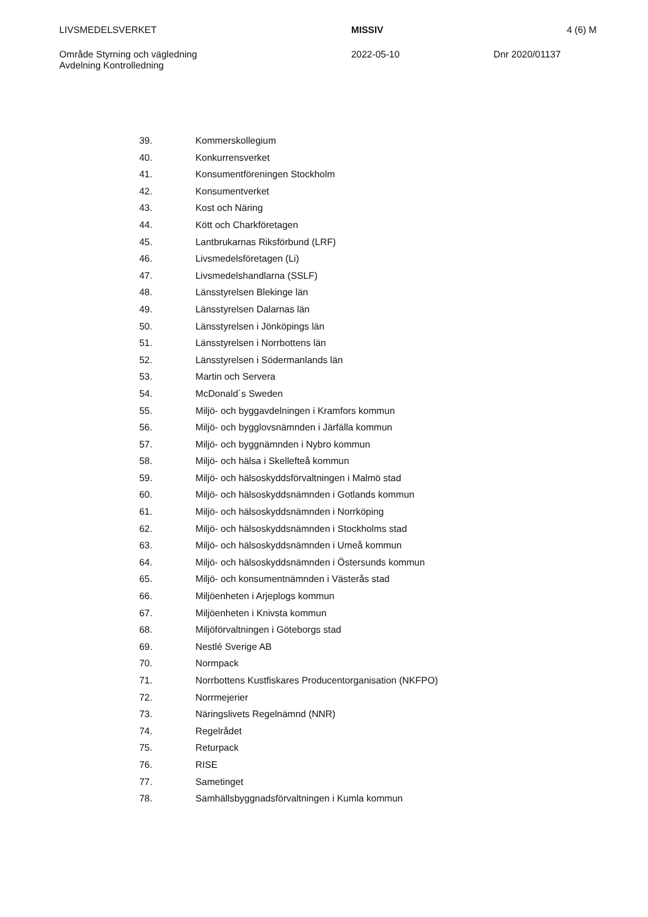LIVSMEDELSVERKET MISSIV 4 (6) M
Område Styrning och vägledning
Avdelning Kontrolledning
2022-05-10 Dnr 2020/01137
39. Kommerskollegium
40. Konkurrensverket
41. Konsumentföreningen Stockholm
42. Konsumentverket
43. Kost och Näring
44. Kött och Charkföretagen
45. Lantbrukarnas Riksförbund (LRF)
46. Livsmedelsföretagen (Li)
47. Livsmedelshandlarna (SSLF)
48. Länsstyrelsen Blekinge län
49. Länsstyrelsen Dalarnas län
50. Länsstyrelsen i Jönköpings län
51. Länsstyrelsen i Norrbottens län
52. Länsstyrelsen i Södermanlands län
53. Martin och Servera
54. McDonald´s Sweden
55. Miljö- och byggavdelningen i Kramfors kommun
56. Miljö- och bygglovsnämnden i Järfälla kommun
57. Miljö- och byggnämnden i Nybro kommun
58. Miljö- och hälsa i Skellefteå kommun
59. Miljö- och hälsoskyddsförvaltningen i Malmö stad
60. Miljö- och hälsoskyddsnämnden i Gotlands kommun
61. Miljö- och hälsoskyddsnämnden i Norrköping
62. Miljö- och hälsoskyddsnämnden i Stockholms stad
63. Miljö- och hälsoskyddsnämnden i Umeå kommun
64. Miljö- och hälsoskyddsnämnden i Östersunds kommun
65. Miljö- och konsumentnämnden i Västerås stad
66. Miljöenheten i Arjeplogs kommun
67. Miljöenheten i Knivsta kommun
68. Miljöförvaltningen i Göteborgs stad
69. Nestlé Sverige AB
70. Normpack
71. Norrbottens Kustfiskares Producentorganisation (NKFPO)
72. Norrmejerier
73. Näringslivets Regelnämnd (NNR)
74. Regelrådet
75. Returpack
76. RISE
77. Sametinget
78. Samhällsbyggnadsförvaltningen i Kumla kommun